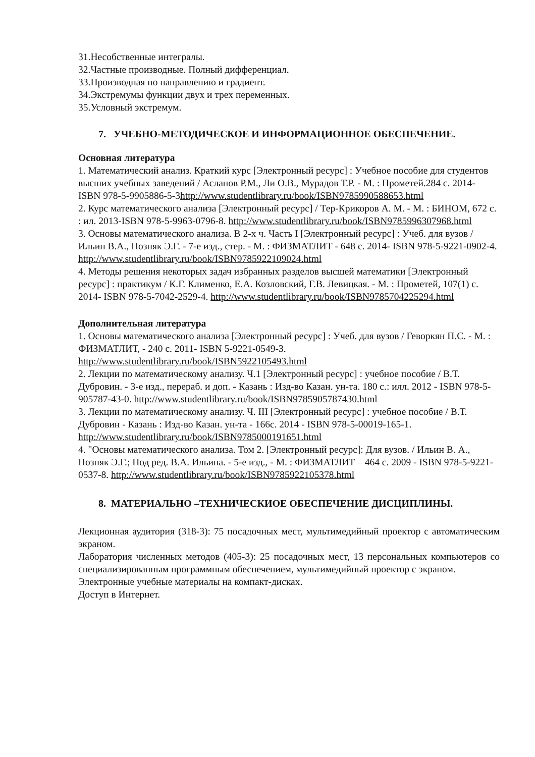31.Несобственные интегралы.
32.Частные производные. Полный дифференциал.
33.Производная по направлению и градиент.
34.Экстремумы функции двух и трех переменных.
35.Условный экстремум.
7. УЧЕБНО-МЕТОДИЧЕСКОЕ И ИНФОРМАЦИОННОЕ ОБЕСПЕЧЕНИЕ.
Основная литература
1. Математический анализ. Краткий курс [Электронный ресурс] : Учебное пособие для студентов высших учебных заведений / Асланов Р.М., Ли О.В., Мурадов Т.Р. - М. : Прометей.284 с. 2014- ISBN 978-5-9905886-5-3http://www.studentlibrary.ru/book/ISBN9785990588653.html
2. Курс математического анализа [Электронный ресурс] / Тер-Крикоров А. М. - М. : БИНОМ, 672 с. : ил. 2013-ISBN 978-5-9963-0796-8. http://www.studentlibrary.ru/book/ISBN9785996307968.html
3. Основы математического анализа. В 2-х ч. Часть I [Электронный ресурс] : Учеб. для вузов / Ильин В.А., Позняк Э.Г. - 7-е изд., стер. - М. : ФИЗМАТЛИТ - 648 с. 2014- ISBN 978-5-9221-0902-4. http://www.studentlibrary.ru/book/ISBN9785922109024.html
4. Методы решения некоторых задач избранных разделов высшей математики [Электронный ресурс] : практикум / К.Г. Клименко, Е.А. Козловский, Г.В. Левицкая. - М. : Прометей, 107(1) с. 2014- ISBN 978-5-7042-2529-4. http://www.studentlibrary.ru/book/ISBN9785704225294.html
Дополнительная литература
1. Основы математического анализа [Электронный ресурс] : Учеб. для вузов / Геворкян П.С. - М. : ФИЗМАТЛИТ, - 240 с. 2011- ISBN 5-9221-0549-3. http://www.studentlibrary.ru/book/ISBN5922105493.html
2. Лекции по математическому анализу. Ч.1 [Электронный ресурс] : учебное пособие / В.Т. Дубровин. - 3-е изд., перераб. и доп. - Казань : Изд-во Казан. ун-та. 180 с.: илл. 2012 - ISBN 978-5-905787-43-0. http://www.studentlibrary.ru/book/ISBN9785905787430.html
3. Лекции по математическому анализу. Ч. III [Электронный ресурс] : учебное пособие / В.Т. Дубровин - Казань : Изд-во Казан. ун-та - 166с. 2014 - ISBN 978-5-00019-165-1. http://www.studentlibrary.ru/book/ISBN9785000191651.html
4. "Основы математического анализа. Том 2. [Электронный ресурс]: Для вузов. / Ильин В. А., Позняк Э.Г.; Под ред. В.А. Ильина. - 5-е изд., - М. : ФИЗМАТЛИТ – 464 с. 2009 - ISBN 978-5-9221-0537-8. http://www.studentlibrary.ru/book/ISBN9785922105378.html
8. МАТЕРИАЛЬНО –ТЕХНИЧЕСКИОЕ ОБЕСПЕЧЕНИЕ ДИСЦИПЛИНЫ.
Лекционная аудитория (318-3): 75 посадочных мест, мультимедийный проектор с автоматическим экраном.
Лаборатория численных методов (405-3): 25 посадочных мест, 13 персональных компьютеров со специализированным программным обеспечением, мультимедийный проектор с экраном.
Электронные учебные материалы на компакт-дисках.
Доступ в Интернет.